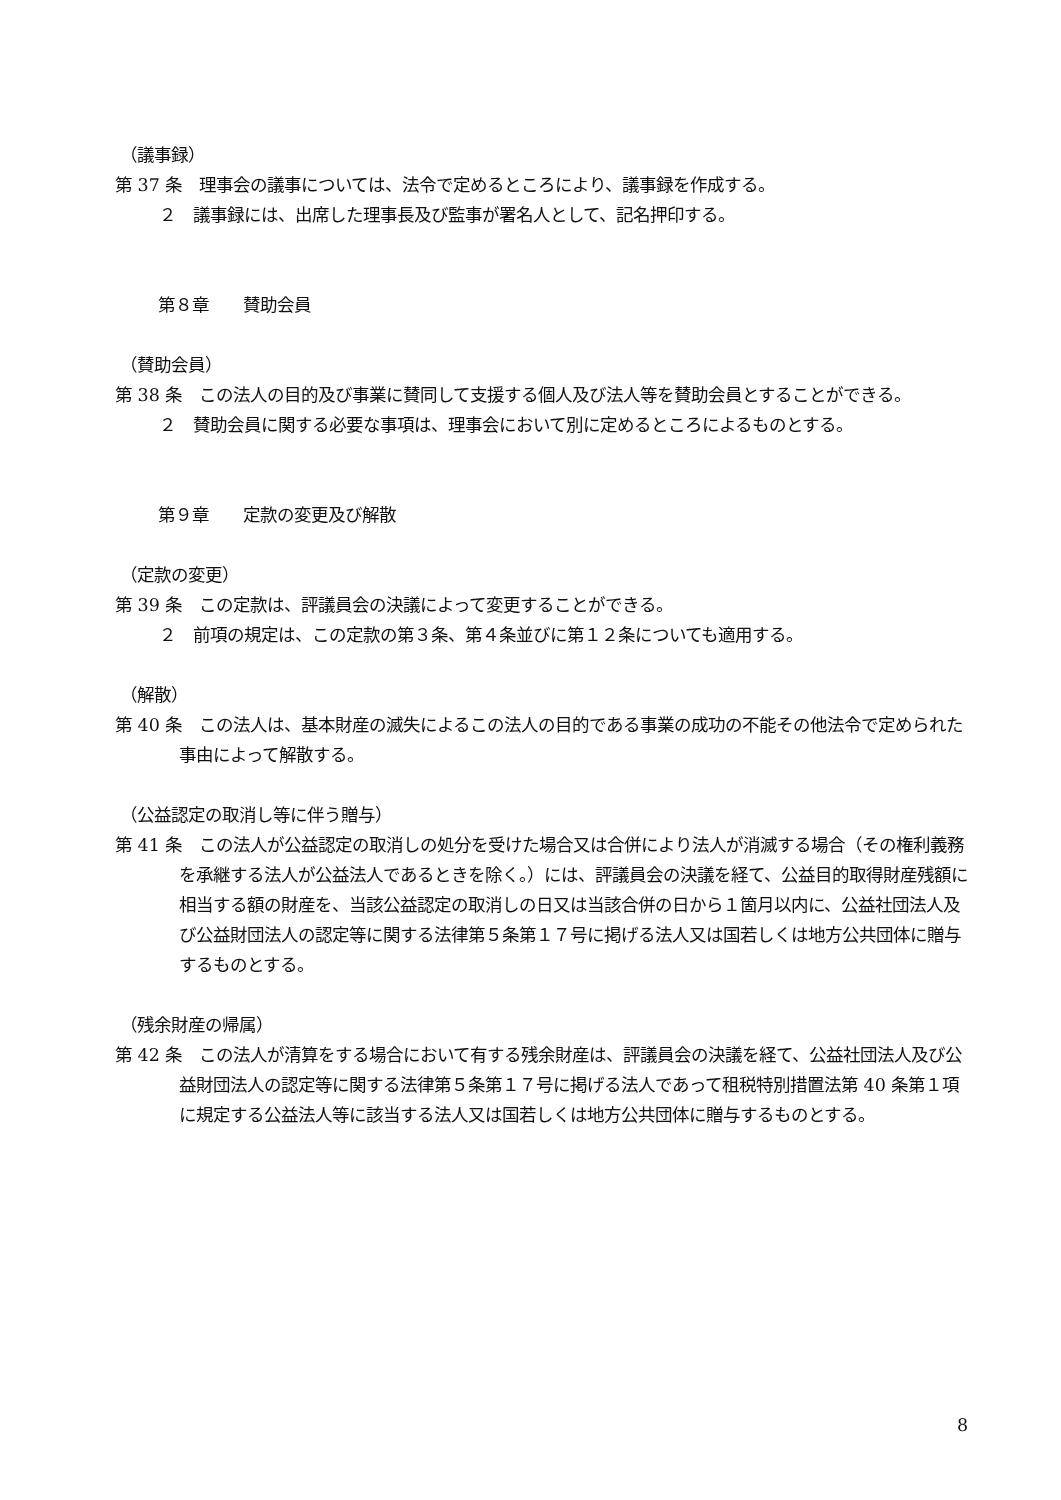（議事録）
第 37 条　理事会の議事については、法令で定めるところにより、議事録を作成する。
２　議事録には、出席した理事長及び監事が署名人として、記名押印する。
第８章　　賛助会員
（賛助会員）
第 38 条　この法人の目的及び事業に賛同して支援する個人及び法人等を賛助会員とすることができる。
２　賛助会員に関する必要な事項は、理事会において別に定めるところによるものとする。
第９章　　定款の変更及び解散
（定款の変更）
第 39 条　この定款は、評議員会の決議によって変更することができる。
２　前項の規定は、この定款の第３条、第４条並びに第１２条についても適用する。
（解散）
第 40 条　この法人は、基本財産の滅失によるこの法人の目的である事業の成功の不能その他法令で定められた事由によって解散する。
（公益認定の取消し等に伴う贈与）
第 41 条　この法人が公益認定の取消しの処分を受けた場合又は合併により法人が消滅する場合（その権利義務を承継する法人が公益法人であるときを除く。）には、評議員会の決議を経て、公益目的取得財産残額に相当する額の財産を、当該公益認定の取消しの日又は当該合併の日から１箇月以内に、公益社団法人及び公益財団法人の認定等に関する法律第５条第１７号に掲げる法人又は国若しくは地方公共団体に贈与するものとする。
（残余財産の帰属）
第 42 条　この法人が清算をする場合において有する残余財産は、評議員会の決議を経て、公益社団法人及び公益財団法人の認定等に関する法律第５条第１７号に掲げる法人であって租税特別措置法第 40 条第１項に規定する公益法人等に該当する法人又は国若しくは地方公共団体に贈与するものとする。
8